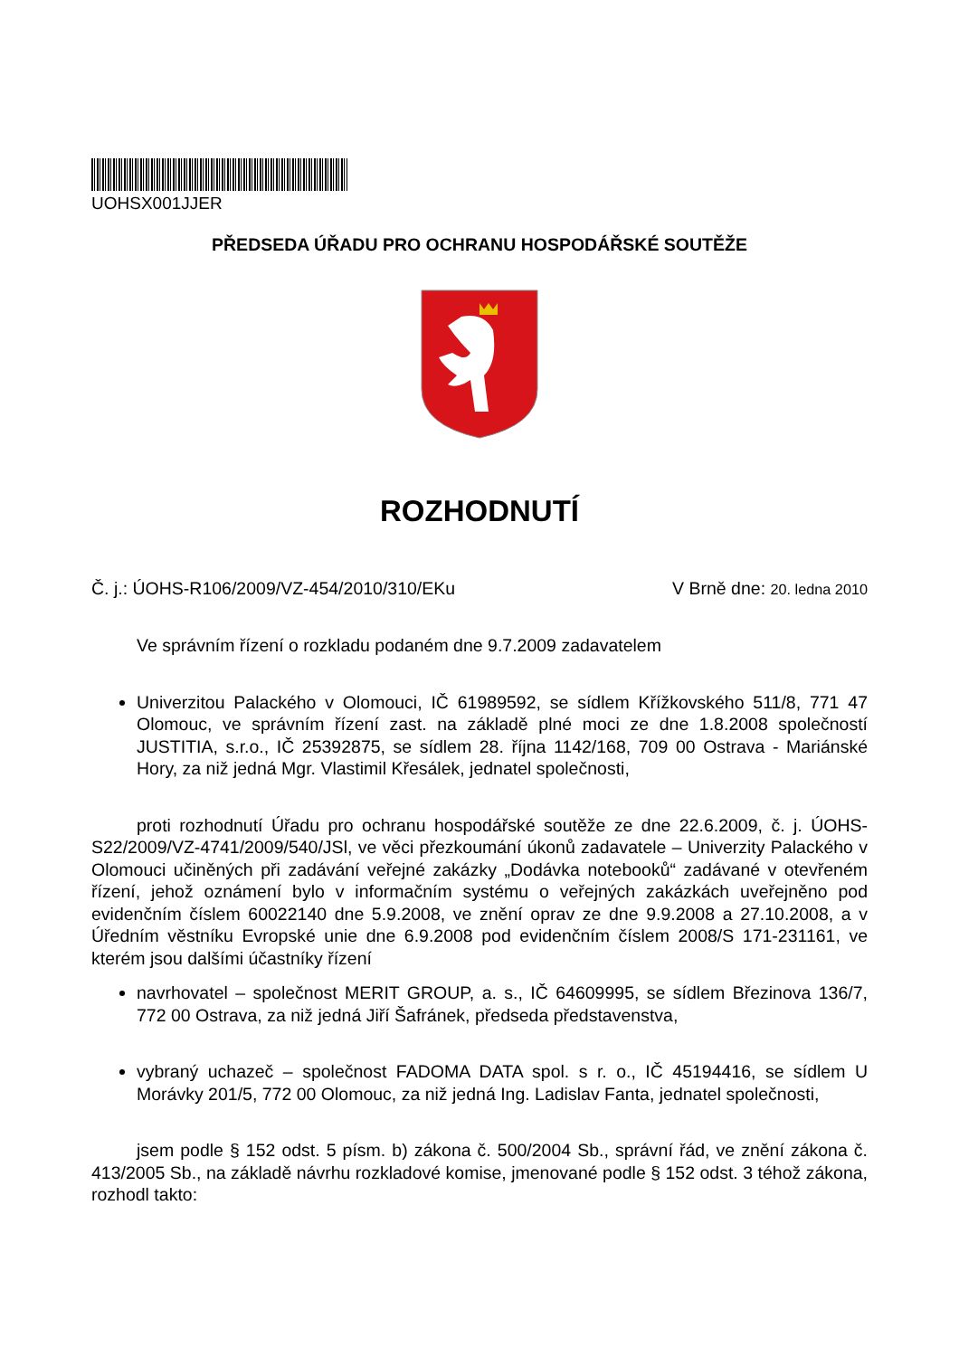UOHSX001JJER
PŘEDSEDA ÚŘADU PRO OCHRANU HOSPODÁŘSKÉ SOUTĚŽE
ROZHODNUTÍ
Č. j.: ÚOHS-R106/2009/VZ-454/2010/310/EKu V Brně dne: 20. ledna 2010
Ve správním řízení o rozkladu podaném dne 9.7.2009 zadavatelem
Univerzitou Palackého v Olomouci, IČ 61989592, se sídlem Křížkovského 511/8, 771 47 Olomouc, ve správním řízení zast. na základě plné moci ze dne 1.8.2008 společností JUSTITIA, s.r.o., IČ 25392875, se sídlem 28. října 1142/168, 709 00 Ostrava - Mariánské Hory, za niž jedná Mgr. Vlastimil Křesálek, jednatel společnosti,
proti rozhodnutí Úřadu pro ochranu hospodářské soutěže ze dne 22.6.2009, č. j. ÚOHS-S22/2009/VZ-4741/2009/540/JSl, ve věci přezkoumání úkonů zadavatele – Univerzity Palackého v Olomouci učiněných při zadávání veřejné zakázky „Dodávka notebooků“ zadávané v otevřeném řízení, jehož oznámení bylo v informačním systému o veřejných zakázkách uveřejněno pod evidenčním číslem 60022140 dne 5.9.2008, ve znění oprav ze dne 9.9.2008 a 27.10.2008, a v Úředním věstníku Evropské unie dne 6.9.2008 pod evidenčním číslem 2008/S 171-231161, ve kterém jsou dalšími účastníky řízení
navrhovatel – společnost MERIT GROUP, a. s., IČ 64609995, se sídlem Březinova 136/7, 772 00 Ostrava, za niž jedná Jiří Šafránek, předseda představenstva,
vybraný uchazeč – společnost FADOMA DATA spol. s r. o., IČ 45194416, se sídlem U Morávky 201/5, 772 00 Olomouc, za niž jedná Ing. Ladislav Fanta, jednatel společnosti,
jsem podle § 152 odst. 5 písm. b) zákona č. 500/2004 Sb., správní řád, ve znění zákona č. 413/2005 Sb., na základě návrhu rozkladové komise, jmenované podle § 152 odst. 3 téhož zákona, rozhodl takto: